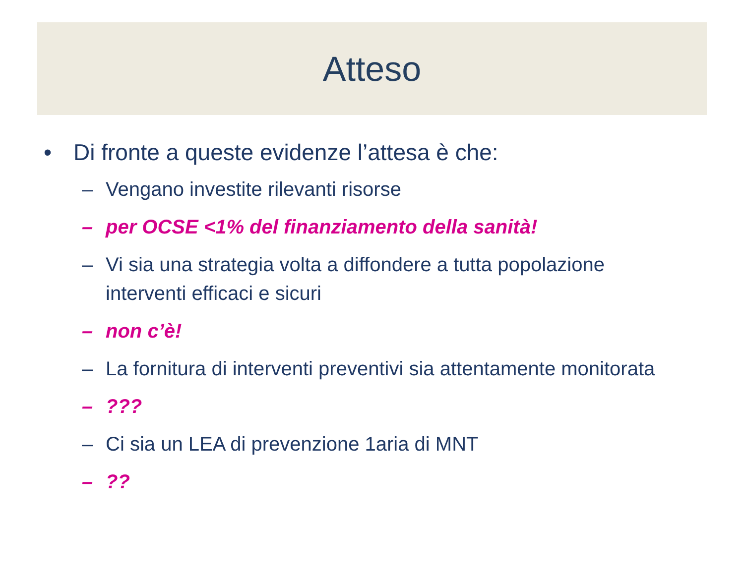Atteso
• Di fronte a queste evidenze l’attesa è che:
– Vengano investite rilevanti risorse
– per OCSE <1% del finanziamento della sanità!
– Vi sia una strategia volta a diffondere a tutta popolazione interventi efficaci e sicuri
– non c’è!
– La fornitura di interventi preventivi sia attentamente monitorata
–???
– Ci sia un LEA di prevenzione 1aria di MNT
–??